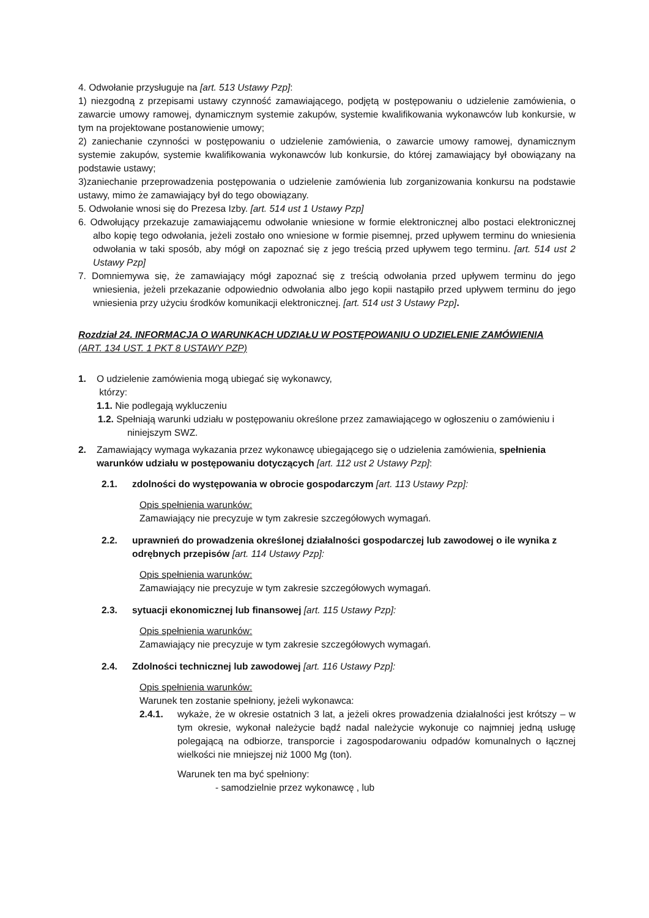4. Odwołanie przysługuje na [art. 513 Ustawy Pzp]:
1) niezgodną z przepisami ustawy czynność zamawiającego, podjętą w postępowaniu o udzielenie zamówienia, o zawarcie umowy ramowej, dynamicznym systemie zakupów, systemie kwalifikowania wykonawców lub konkursie, w tym na projektowane postanowienie umowy;
2) zaniechanie czynności w postępowaniu o udzielenie zamówienia, o zawarcie umowy ramowej, dynamicznym systemie zakupów, systemie kwalifikowania wykonawców lub konkursie, do której zamawiający był obowiązany na podstawie ustawy;
3)zaniechanie przeprowadzenia postępowania o udzielenie zamówienia lub zorganizowania konkursu na podstawie ustawy, mimo że zamawiający był do tego obowiązany.
5. Odwołanie wnosi się do Prezesa Izby. [art. 514 ust 1 Ustawy Pzp]
6. Odwołujący przekazuje zamawiającemu odwołanie wniesione w formie elektronicznej albo postaci elektronicznej albo kopię tego odwołania, jeżeli zostało ono wniesione w formie pisemnej, przed upływem terminu do wniesienia odwołania w taki sposób, aby mógł on zapoznać się z jego treścią przed upływem tego terminu. [art. 514 ust 2 Ustawy Pzp]
7. Domniemywa się, że zamawiający mógł zapoznać się z treścią odwołania przed upływem terminu do jego wniesienia, jeżeli przekazanie odpowiednio odwołania albo jego kopii nastąpiło przed upływem terminu do jego wniesienia przy użyciu środków komunikacji elektronicznej. [art. 514 ust 3 Ustawy Pzp].
Rozdział 24. INFORMACJA O WARUNKACH UDZIAŁU W POSTĘPOWANIU O UDZIELENIE ZAMÓWIENIA
(ART. 134 UST. 1 PKT 8 USTAWY PZP)
1. O udzielenie zamówienia mogą ubiegać się wykonawcy,
którzy:
1.1. Nie podlegają wykluczeniu
1.2. Spełniają warunki udziału w postępowaniu określone przez zamawiającego w ogłoszeniu o zamówieniu i niniejszym SWZ.
2. Zamawiający wymaga wykazania przez wykonawcę ubiegającego się o udzielenia zamówienia, spełnienia warunków udziału w postępowaniu dotyczących [art. 112 ust 2 Ustawy Pzp]:
2.1. zdolności do występowania w obrocie gospodarczym [art. 113 Ustawy Pzp]:
Opis spełnienia warunków:
Zamawiający nie precyzuje w tym zakresie szczegółowych wymagań.
2.2. uprawnień do prowadzenia określonej działalności gospodarczej lub zawodowej o ile wynika z odrębnych przepisów [art. 114 Ustawy Pzp]:
Opis spełnienia warunków:
Zamawiający nie precyzuje w tym zakresie szczegółowych wymagań.
2.3. sytuacji ekonomicznej lub finansowej [art. 115 Ustawy Pzp]:
Opis spełnienia warunków:
Zamawiający nie precyzuje w tym zakresie szczegółowych wymagań.
2.4. Zdolności technicznej lub zawodowej [art. 116 Ustawy Pzp]:
Opis spełnienia warunków:
Warunek ten zostanie spełniony, jeżeli wykonawca:
2.4.1. wykaże, że w okresie ostatnich 3 lat, a jeżeli okres prowadzenia działalności jest krótszy – w tym okresie, wykonał należycie bądź nadal należycie wykonuje co najmniej jedną usługę polegającą na odbiorze, transporcie i zagospodarowaniu odpadów komunalnych o łącznej wielkości nie mniejszej niż 1000 Mg (ton).
Warunek ten ma być spełniony:
- samodzielnie przez wykonawcę , lub